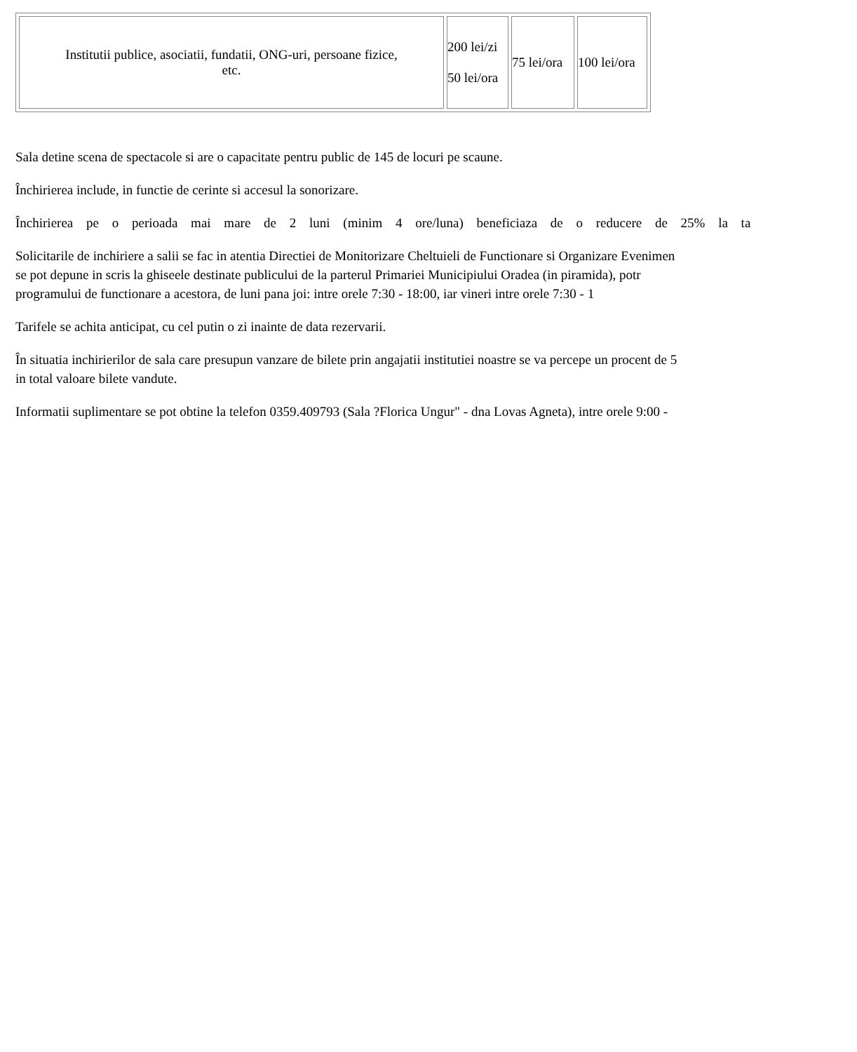| Institutii publice, asociatii, fundatii, ONG-uri, persoane fizice, etc. | 200 lei/zi 50 lei/ora | 75 lei/ora | 100 lei/ora |
Sala detine scena de spectacole si are o capacitate pentru public de 145 de locuri pe scaune.
Închirierea include, in functie de cerinte si accesul la sonorizare.
Închirierea pe o perioada mai mare de 2 luni (minim 4 ore/luna) beneficiaza de o reducere de 25% la ta
Solicitarile de inchiriere a salii se fac in atentia Directiei de Monitorizare Cheltuieli de Functionare si Organizare Evenimen
se pot depune in scris la ghiseele destinate publicului de la parterul Primariei Municipiului Oradea (in piramida), potr
programului de functionare a acestora, de luni pana joi: intre orele 7:30 - 18:00, iar vineri intre orele 7:30 - 1
Tarifele se achita anticipat, cu cel putin o zi inainte de data rezervarii.
În situatia inchirierilor de sala care presupun vanzare de bilete prin angajatii institutiei noastre se va percepe un procent de 5
in total valoare bilete vandute.
Informatii suplimentare se pot obtine la telefon 0359.409793 (Sala ?Florica Ungur" - dna Lovas Agneta), intre orele 9:00 -